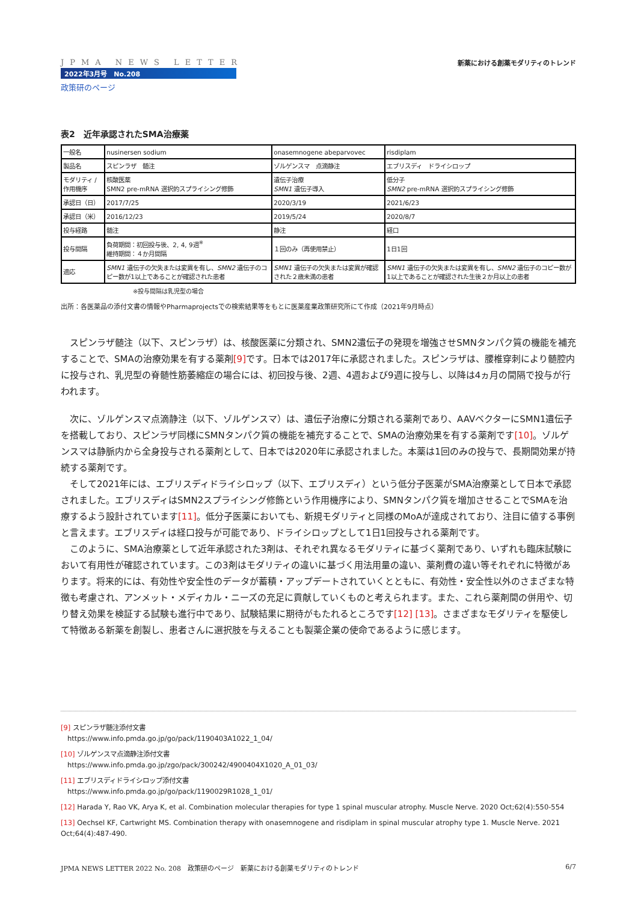JPMA NEWS LETTER
2022年3月号　No.208
政策研のページ
新薬における創薬モダリティのトレンド
表2　近年承認されたSMA治療薬
| 一般名 | nusinersen sodium | onasemnogene abeparvovec | risdiplam |
| 製品名 | スピンラザ 髄注 | ゾルゲンスマ 点滴静注 | エブリスディ ドライシロップ |
| モダリティ / 作用機序 | 核酸医薬 SMN2 pre-mRNA 選択的スプライシング修飾 | 遺伝子治療 SMN1 遺伝子導入 | 低分子 SMN2 pre-mRNA 選択的スプライシング修飾 |
| 承認日（日） | 2017/7/25 | 2020/3/19 | 2021/6/23 |
| 承認日（米） | 2016/12/23 | 2019/5/24 | 2020/8/7 |
| 投与経路 | 髄注 | 静注 | 経口 |
| 投与間隔 | 負荷期間：初回投与後、2, 4, 9週<sup>※</sup> 維持期間：４か月間隔 | １回のみ（再使用禁止） | 1日1回 |
| 適応 | SMN1 遺伝子の欠失または変異を有し、 SMN2 遺伝子のコピー数が1以上であることが確認された患者 | SMN1 遺伝子の欠失または変異が確認された２歳未満の患者 | SMN1 遺伝子の欠失または変異を有し、 SMN2 遺伝子のコピー数が1以上であることが確認された生後２か月以上の患者 |
※投与間隔は乳児型の場合
出所：各医薬品の添付文書の情報やPharmaprojectsでの検索結果等をもとに医薬産業政策研究所にて作成（2021年9月時点）
スピンラザ髄注（以下、スピンラザ）は、核酸医薬に分類され、SMN2遺伝子の発現を増強させSMNタンパク質の機能を補充することで、SMAの治療効果を有する薬剤[9] です。日本では2017年に承認されました。スピンラザは、腰椎穿刺により髄腔内に投与され、乳児型の脊髄性筋萎縮症の場合には、初回投与後、2週、4週および9週に投与し、以降は4ヵ月の間隔で投与が行われます。
次に、ゾルゲンスマ点滴静注（以下、ゾルゲンスマ）は、遺伝子治療に分類される薬剤であり、AAVベクターにSMN1遺伝子を搭載しており、スピンラザ同様にSMNタンパク質の機能を補充することで、SMAの治療効果を有する薬剤です[10]。ゾルゲンスマは静脈内から全身投与される薬剤として、日本では2020年に承認されました。本薬は1回のみの投与で、長期間効果が持続する薬剤です。
そして2021年には、エブリスディドライシロップ（以下、エブリスディ）という低分子医薬がSMA治療薬として日本で承認されました。エブリスディはSMN2スプライシング修飾という作用機序により、SMNタンパク質を増加させることでSMAを治療するよう設計されています[11]。低分子医薬においても、新規モダリティと同様のMoAが達成されており、注目に値する事例と言えます。エブリスディは経口投与が可能であり、ドライシロップとして1日1回投与される薬剤です。
このように、SMA治療薬として近年承認された3剤は、それぞれ異なるモダリティに基づく薬剤であり、いずれも臨床試験において有用性が確認されています。この3剤はモダリティの違いに基づく用法用量の違い、薬剤費の違い等それぞれに特徴があります。将来的には、有効性や安全性のデータが蓄積・アップデートされていくとともに、有効性・安全性以外のさまざまな特徴も考慮され、アンメット・メディカル・ニーズの充足に貢献していくものと考えられます。また、これら薬剤間の併用や、切り替え効果を検証する試験も進行中であり、試験結果に期待がもたれるところです[12] [13]。さまざまなモダリティを駆使して特徴ある新薬を創製し、患者さんに選択肢を与えることも製薬企業の使命であるように感じます。
[9] スピンラザ髄注添付文書
　https://www.info.pmda.go.jp/go/pack/1190403A1022_1_04/
[10] ゾルゲンスマ点滴静注添付文書
　https://www.info.pmda.go.jp/zgo/pack/300242/4900404X1020_A_01_03/
[11] エブリスディドライシロップ添付文書
　https://www.info.pmda.go.jp/go/pack/1190029R1028_1_01/
[12] Harada Y, Rao VK, Arya K, et al. Combination molecular therapies for type 1 spinal muscular atrophy. Muscle Nerve. 2020 Oct;62(4):550-554
[13] Oechsel KF, Cartwright MS. Combination therapy with onasemnogene and risdiplam in spinal muscular atrophy type 1. Muscle Nerve. 2021 Oct;64(4):487-490.
JPMA NEWS LETTER 2022 No. 208　政策研のページ　新薬における創薬モダリティのトレンド 6/7